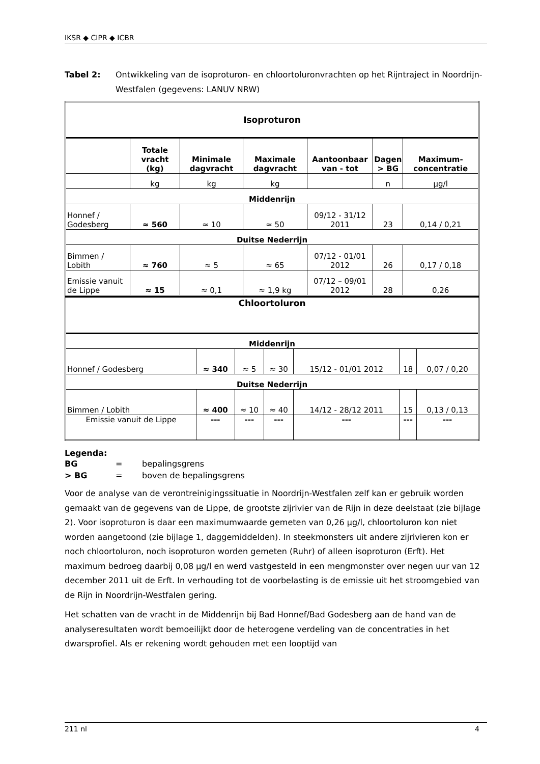IKSR ◆ CIPR ◆ ICBR
Tabel 2: Ontwikkeling van de isoproturon- en chloortoluronvrachten op het Rijntraject in Noordrijn-Westfalen (gegevens: LANUV NRW)
| Isoproturon | | | | | | |
| | Totale vracht (kg) | Minimale dagvracht | Maximale dagvracht | Aantoonbaar van - tot | Dagen > BG | Maximum-concentratie |
| | kg | kg | kg | | n | µg/l |
| Middenrijn | | | | | | |
| Honnef / Godesberg | ≈ 560 | ≈ 10 | ≈ 50 | 09/12 - 31/12 2011 | 23 | 0,14 / 0,21 |
| Duitse Nederrijn | | | | | | |
| Bimmen / Lobith | ≈ 760 | ≈ 5 | ≈ 65 | 07/12 - 01/01 2012 | 26 | 0,17 / 0,18 |
| Emissie vanuit de Lippe | ≈ 15 | ≈ 0,1 | ≈ 1,9 kg | 07/12 – 09/01 2012 | 28 | 0,26 |
| Chloortoluron | | | | | | |
| Middenrijn | | | | | | |
| Honnef / Godesberg | ≈ 340 | ≈ 5 | ≈ 30 | 15/12 - 01/01 2012 | 18 | 0,07 / 0,20 |
| Duitse Nederrijn | | | | | | |
| Bimmen / Lobith | ≈ 400 | ≈ 10 | ≈ 40 | 14/12 - 28/12 2011 | 15 | 0,13 / 0,13 |
| Emissie vanuit de Lippe | --- | --- | --- | --- | --- | --- |
Legenda:
| BG | = | bepalingsgrens |
| > BG | = | boven de bepalingsgrens |
Voor de analyse van de verontreinigingssituatie in Noordrijn-Westfalen zelf kan er gebruik worden gemaakt van de gegevens van de Lippe, de grootste zijrivier van de Rijn in deze deelstaat (zie bijlage 2). Voor isoproturon is daar een maximumwaarde gemeten van 0,26 µg/l, chloortoluron kon niet worden aangetoond (zie bijlage 1, daggemiddelden). In steekmonsters uit andere zijrivieren kon er noch chloortoluron, noch isoproturon worden gemeten (Ruhr) of alleen isoproturon (Erft). Het maximum bedroeg daarbij 0,08 µg/l en werd vastgesteld in een mengmonster over negen uur van 12 december 2011 uit de Erft. In verhouding tot de voorbelasting is de emissie uit het stroomgebied van de Rijn in Noordrijn-Westfalen gering.
Het schatten van de vracht in de Middenrijn bij Bad Honnef/Bad Godesberg aan de hand van de analyseresultaten wordt bemoeilijkt door de heterogene verdeling van de concentraties in het dwarsprofiel. Als er rekening wordt gehouden met een looptijd van
211 nl 4